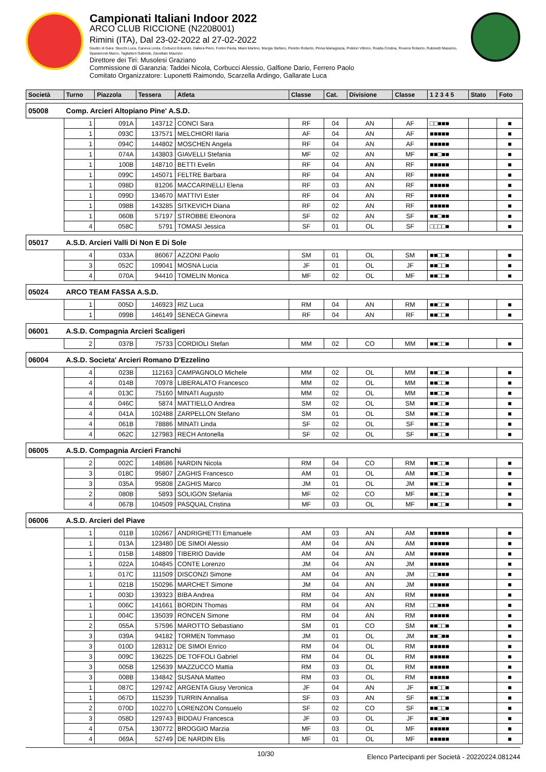Campionati Italiani Indoor 2022
ARCO CLUB RICCIONE (N2208001)
Rimini (ITA), Dal 23-02-2022 al 27-02-2022
Giudici di Gara: Stucchi Luca, Caneva Linda, Corbucci Edoardo, Dallera Piero, Fortini Paola, Miani Martino, Murgia Stefano, Peretto Roberto, Pinna Mariagrazia, Polidori Vittorio, Roatta Cristina, Roversi Roberto, Rubinetti Massimo, Sparamonti Marco, Tagliaferri Gabriele, Zanellato Maurizio
Direttore dei Tiri: Musolesi Graziano
Commissione di Garanzia: Taddei Nicola, Corbucci Alessio, Galfione Dario, Ferrero Paolo
Comitato Organizzatore: Luponetti Raimondo, Scarzella Ardingo, Gallarate Luca
| Società | | Turno | Piazzola | Tessera | Atleta | Classe | Cat. | Divisione | Classe | 1 2 3 4 5 | Stato | Foto |
| --- | --- | --- | --- | --- | --- | --- | --- | --- | --- | --- | --- | --- |
| 05008 | Comp. Arcieri Altopiano Pine' A.S.D. | | | | | | | | | | | |
| | | 1 | 091A | 143712 | CONCI Sara | RF | 04 | AN | AF | □□■■■ | | ■ |
| | | 1 | 093C | 137571 | MELCHIORI Ilaria | AF | 04 | AN | AF | ■■■■■ | | ■ |
| | | 1 | 094C | 144802 | MOSCHEN Angela | RF | 04 | AN | AF | ■■■■■ | | ■ |
| | | 1 | 074A | 143803 | GIAVELLI Stefania | MF | 02 | AN | MF | ■■□■■ | | ■ |
| | | 1 | 100B | 148710 | BETTI Evelin | RF | 04 | AN | RF | ■■■■■ | | ■ |
| | | 1 | 099C | 145071 | FELTRE Barbara | RF | 04 | AN | RF | ■■■■■ | | ■ |
| | | 1 | 098D | 81206 | MACCARINELLI Elena | RF | 03 | AN | RF | ■■■■■ | | ■ |
| | | 1 | 099D | 134670 | MATTIVI Ester | RF | 04 | AN | RF | ■■■■■ | | ■ |
| | | 1 | 098B | 143285 | SITKEVICH Diana | RF | 02 | AN | RF | ■■■■■ | | ■ |
| | | 1 | 060B | 57197 | STROBBE Eleonora | SF | 02 | AN | SF | ■■□■■ | | ■ |
| | | 4 | 058C | 5791 | TOMASI Jessica | SF | 01 | OL | SF | □□□□■ | | ■ |
| 05017 | A.S.D. Arcieri Valli Di Non E Di Sole | | | | | | | | | | | |
| | | 4 | 033A | 86067 | AZZONI Paolo | SM | 01 | OL | SM | ■■□□■ | | ■ |
| | | 3 | 052C | 109041 | MOSNA Lucia | JF | 01 | OL | JF | ■■□□■ | | ■ |
| | | 4 | 070A | 94410 | TOMELIN Monica | MF | 02 | OL | MF | ■■□□■ | | ■ |
| 05024 | ARCO TEAM FASSA A.S.D. | | | | | | | | | | | |
| | | 1 | 005D | 146923 | RIZ Luca | RM | 04 | AN | RM | ■■□□■ | | ■ |
| | | 1 | 099B | 146149 | SENECA Ginevra | RF | 04 | AN | RF | ■■□□■ | | ■ |
| 06001 | A.S.D. Compagnia Arcieri Scaligeri | | | | | | | | | | | |
| | | 2 | 037B | 75733 | CORDIOLI Stefan | MM | 02 | CO | MM | ■■□□■ | | ■ |
| 06004 | A.S.D. Societa' Arcieri Romano D'Ezzelino | | | | | | | | | | | |
| | | 4 | 023B | 112163 | CAMPAGNOLO Michele | MM | 02 | OL | MM | ■■□□■ | | ■ |
| | | 4 | 014B | 70978 | LIBERALATO Francesco | MM | 02 | OL | MM | ■■□□■ | | ■ |
| | | 4 | 013C | 75160 | MINATI Augusto | MM | 02 | OL | MM | ■■□□■ | | ■ |
| | | 4 | 046C | 5874 | MATTIELLO Andrea | SM | 02 | OL | SM | ■■□□■ | | ■ |
| | | 4 | 041A | 102488 | ZARPELLON Stefano | SM | 01 | OL | SM | ■■□□■ | | ■ |
| | | 4 | 061B | 78886 | MINATI Linda | SF | 02 | OL | SF | ■■□□■ | | ■ |
| | | 4 | 062C | 127983 | RECH Antonella | SF | 02 | OL | SF | ■■□□■ | | ■ |
| 06005 | A.S.D. Compagnia Arcieri Franchi | | | | | | | | | | | |
| | | 2 | 002C | 148686 | NARDIN Nicola | RM | 04 | CO | RM | ■■□□■ | | ■ |
| | | 3 | 018C | 95807 | ZAGHIS Francesco | AM | 01 | OL | AM | ■■□□■ | | ■ |
| | | 3 | 035A | 95808 | ZAGHIS Marco | JM | 01 | OL | JM | ■■□□■ | | ■ |
| | | 2 | 080B | 5893 | SOLIGON Stefania | MF | 02 | CO | MF | ■■□□■ | | ■ |
| | | 4 | 067B | 104509 | PASQUAL Cristina | MF | 03 | OL | MF | ■■□□■ | | ■ |
| 06006 | A.S.D. Arcieri del Piave | | | | | | | | | | | |
| | | 1 | 011B | 102667 | ANDRIGHETTI Emanuele | AM | 03 | AN | AM | ■■■■■ | | ■ |
| | | 1 | 013A | 123480 | DE SIMOI Alessio | AM | 04 | AN | AM | ■■■■■ | | ■ |
| | | 1 | 015B | 148809 | TIBERIO Davide | AM | 04 | AN | AM | ■■■■■ | | ■ |
| | | 1 | 022A | 104845 | CONTE Lorenzo | JM | 04 | AN | JM | ■■■■■ | | ■ |
| | | 1 | 017C | 111509 | DISCONZI Simone | AM | 04 | AN | JM | □□■■■ | | ■ |
| | | 1 | 021B | 150296 | MARCHET Simone | JM | 04 | AN | JM | ■■■■■ | | ■ |
| | | 1 | 003D | 139323 | BIBA Andrea | RM | 04 | AN | RM | ■■■■■ | | ■ |
| | | 1 | 006C | 141661 | BORDIN Thomas | RM | 04 | AN | RM | □□■■■ | | ■ |
| | | 1 | 004C | 135039 | RONCEN Simone | RM | 04 | AN | RM | ■■■■■ | | ■ |
| | | 2 | 055A | 57596 | MAROTTO Sebastiano | SM | 01 | CO | SM | ■■□□■ | | ■ |
| | | 3 | 039A | 94182 | TORMEN Tommaso | JM | 01 | OL | JM | ■■□■■ | | ■ |
| | | 3 | 010D | 128312 | DE SIMOI Enrico | RM | 04 | OL | RM | ■■■■■ | | ■ |
| | | 3 | 009C | 136225 | DE TOFFOLI Gabriel | RM | 04 | OL | RM | ■■■■■ | | ■ |
| | | 3 | 005B | 125639 | MAZZUCCO Mattia | RM | 03 | OL | RM | ■■■■■ | | ■ |
| | | 3 | 008B | 134842 | SUSANA Matteo | RM | 03 | OL | RM | ■■■■■ | | ■ |
| | | 1 | 087C | 129742 | ARGENTA Giusy Veronica | JF | 04 | AN | JF | ■■□□■ | | ■ |
| | | 1 | 067D | 115239 | TURRIN Annalisa | SF | 03 | AN | SF | ■■□□■ | | ■ |
| | | 2 | 070D | 102270 | LORENZON Consuelo | SF | 02 | CO | SF | ■■□□■ | | ■ |
| | | 3 | 058D | 129743 | BIDDAU Francesca | JF | 03 | OL | JF | ■■□■■ | | ■ |
| | | 4 | 075A | 130772 | BROGGIO Marzia | MF | 03 | OL | MF | ■■■■■ | | ■ |
| | | 4 | 069A | 52749 | DE NARDIN Elis | MF | 01 | OL | MF | ■■■■■ | | ■ |
10/30 Elenco Partecipanti per Società - 20220224.081244